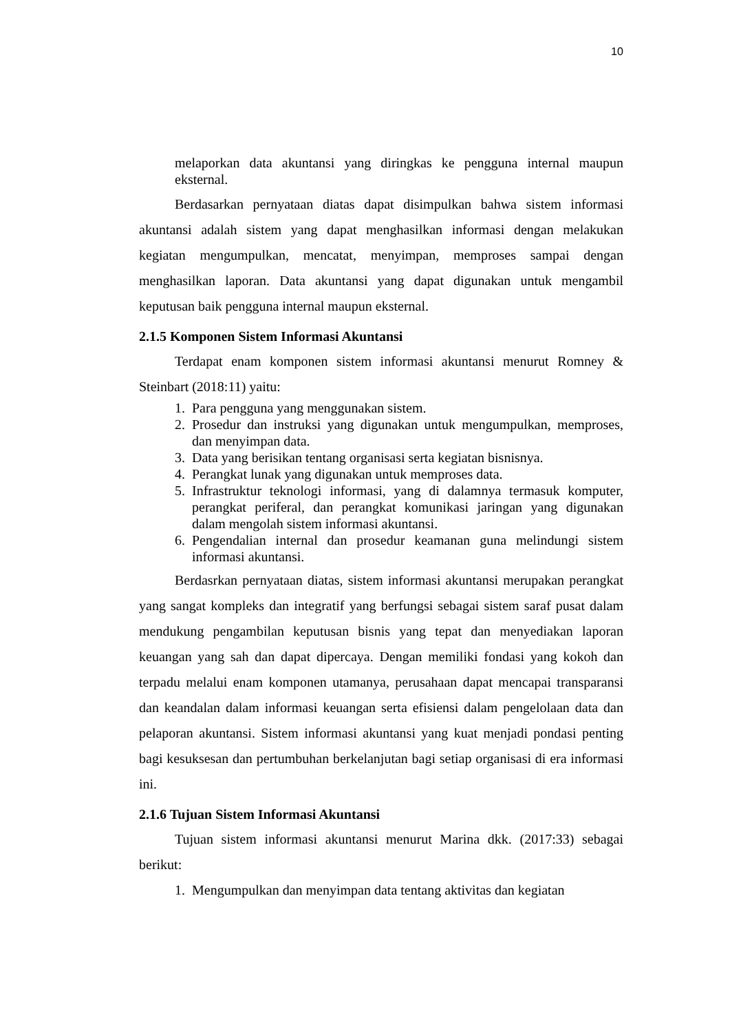10
melaporkan data akuntansi yang diringkas ke pengguna internal maupun eksternal.
Berdasarkan pernyataan diatas dapat disimpulkan bahwa sistem informasi akuntansi adalah sistem yang dapat menghasilkan informasi dengan melakukan kegiatan mengumpulkan, mencatat, menyimpan, memproses sampai dengan menghasilkan laporan. Data akuntansi yang dapat digunakan untuk mengambil keputusan baik pengguna internal maupun eksternal.
2.1.5 Komponen Sistem Informasi Akuntansi
Terdapat enam komponen sistem informasi akuntansi menurut Romney & Steinbart (2018:11) yaitu:
1. Para pengguna yang menggunakan sistem.
2. Prosedur dan instruksi yang digunakan untuk mengumpulkan, memproses, dan menyimpan data.
3. Data yang berisikan tentang organisasi serta kegiatan bisnisnya.
4. Perangkat lunak yang digunakan untuk memproses data.
5. Infrastruktur teknologi informasi, yang di dalamnya termasuk komputer, perangkat periferal, dan perangkat komunikasi jaringan yang digunakan dalam mengolah sistem informasi akuntansi.
6. Pengendalian internal dan prosedur keamanan guna melindungi sistem informasi akuntansi.
Berdasrkan pernyataan diatas, sistem informasi akuntansi merupakan perangkat yang sangat kompleks dan integratif yang berfungsi sebagai sistem saraf pusat dalam mendukung pengambilan keputusan bisnis yang tepat dan menyediakan laporan keuangan yang sah dan dapat dipercaya. Dengan memiliki fondasi yang kokoh dan terpadu melalui enam komponen utamanya, perusahaan dapat mencapai transparansi dan keandalan dalam informasi keuangan serta efisiensi dalam pengelolaan data dan pelaporan akuntansi. Sistem informasi akuntansi yang kuat menjadi pondasi penting bagi kesuksesan dan pertumbuhan berkelanjutan bagi setiap organisasi di era informasi ini.
2.1.6 Tujuan Sistem Informasi Akuntansi
Tujuan sistem informasi akuntansi menurut Marina dkk. (2017:33) sebagai berikut:
1. Mengumpulkan dan menyimpan data tentang aktivitas dan kegiatan